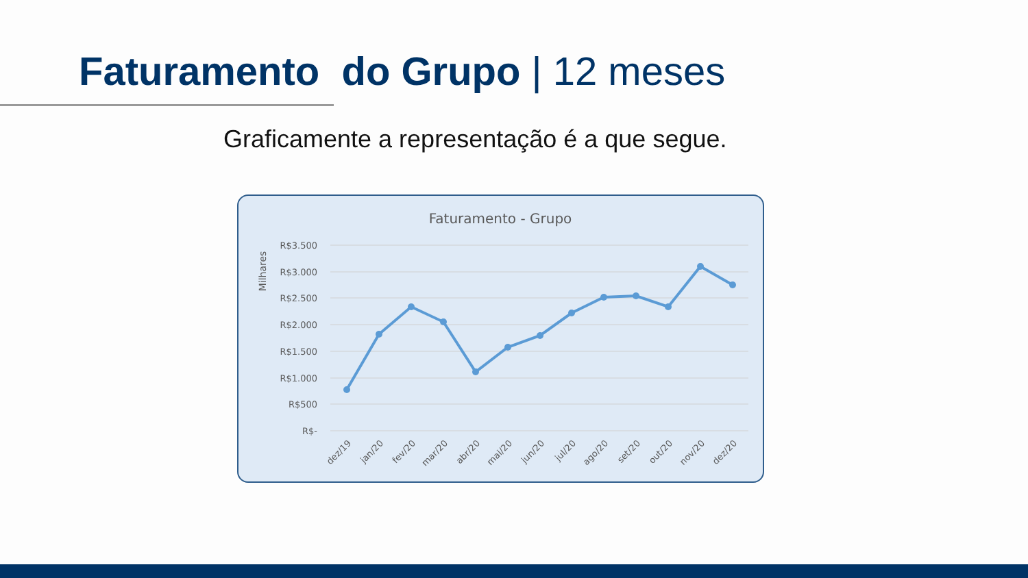Faturamento do Grupo | 12 meses
Graficamente a representação é a que segue.
Faturamento - Grupo
Milhares
R$3.500
R$3.000
R$2.500
R$2.000
R$1.500
R$1.000
R$500
R$-
dez/19
jan/20
fev/20
mar/20
abr/20
mai/20
jun/20
jul/20
ago/20
set/20
out/20
nov/20
dez/20